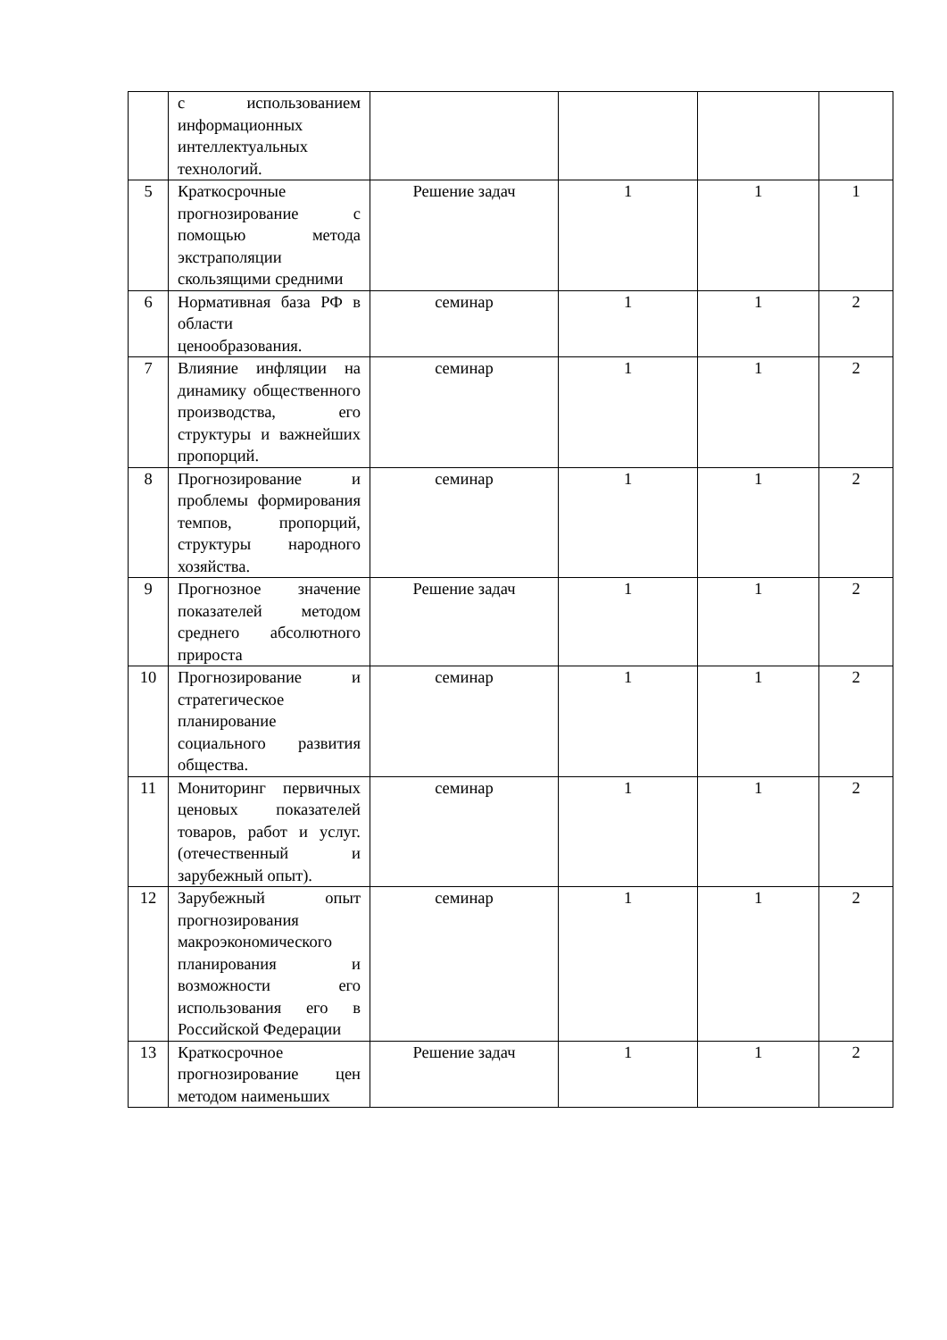| | с использованием информационных интеллектуальных технологий. | | | | |
| 5 | Краткосрочные прогнозирование с помощью метода экстраполяции скользящими средними | Решение задач | 1 | 1 | 1 |
| 6 | Нормативная база РФ в области ценообразования. | семинар | 1 | 1 | 2 |
| 7 | Влияние инфляции на динамику общественного производства, его структуры и важнейших пропорций. | семинар | 1 | 1 | 2 |
| 8 | Прогнозирование и проблемы формирования темпов, пропорций, структуры народного хозяйства. | семинар | 1 | 1 | 2 |
| 9 | Прогнозное значение показателей методом среднего абсолютного прироста | Решение задач | 1 | 1 | 2 |
| 10 | Прогнозирование и стратегическое планирование социального развития общества. | семинар | 1 | 1 | 2 |
| 11 | Мониторинг первичных ценовых показателей товаров, работ и услуг.(отечественный и зарубежный опыт). | семинар | 1 | 1 | 2 |
| 12 | Зарубежный опыт прогнозирования макроэкономического планирования и возможности его использования его в Российской Федерации | семинар | 1 | 1 | 2 |
| 13 | Краткосрочное прогнозирование цен методом наименьших | Решение задач | 1 | 1 | 2 |